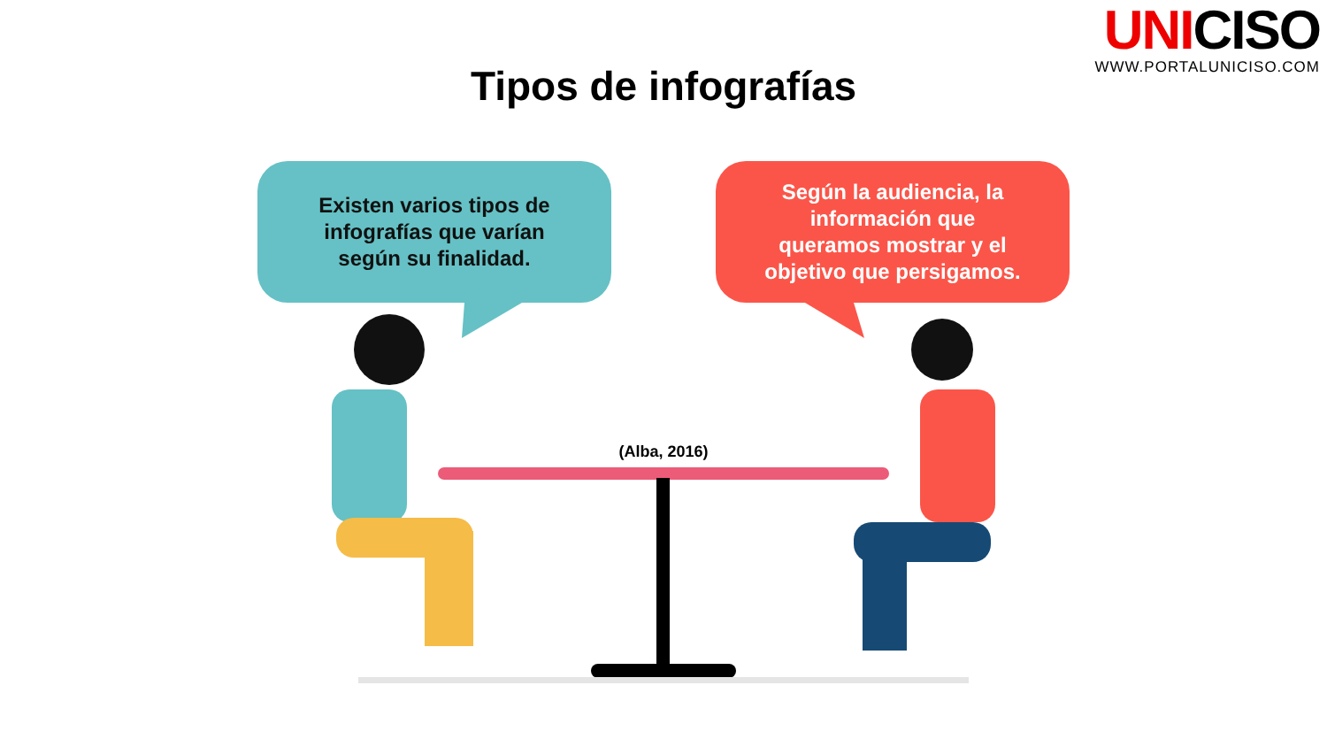UNICISO
WWW.PORTALUNICISO.COM
Tipos de infografías
Existen varios tipos de infografías que varían según su finalidad.
Según la audiencia, la información que queramos mostrar y el objetivo que persigamos.
(Alba, 2016)